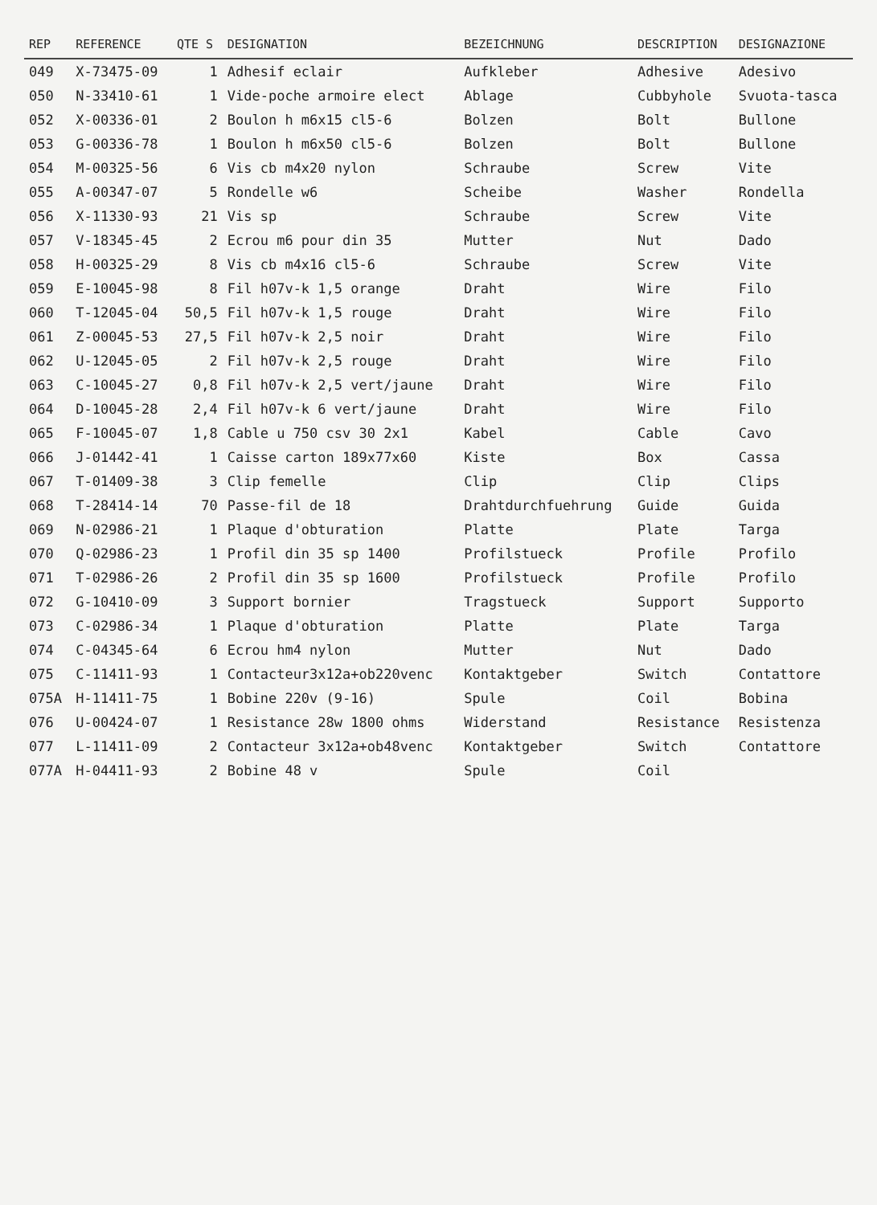| REP | REFERENCE | QTE S | DESIGNATION | BEZEICHNUNG | DESCRIPTION | DESIGNAZIONE |
| --- | --- | --- | --- | --- | --- | --- |
| 049 | X-73475-09 | 1 | Adhesif eclair | Aufkleber | Adhesive | Adesivo |
| 050 | N-33410-61 | 1 | Vide-poche armoire elect | Ablage | Cubbyhole | Svuota-tasca |
| 052 | X-00336-01 | 2 | Boulon h m6x15 cl5-6 | Bolzen | Bolt | Bullone |
| 053 | G-00336-78 | 1 | Boulon h m6x50 cl5-6 | Bolzen | Bolt | Bullone |
| 054 | M-00325-56 | 6 | Vis cb m4x20 nylon | Schraube | Screw | Vite |
| 055 | A-00347-07 | 5 | Rondelle w6 | Scheibe | Washer | Rondella |
| 056 | X-11330-93 | 21 | Vis sp | Schraube | Screw | Vite |
| 057 | V-18345-45 | 2 | Ecrou m6 pour din 35 | Mutter | Nut | Dado |
| 058 | H-00325-29 | 8 | Vis cb m4x16 cl5-6 | Schraube | Screw | Vite |
| 059 | E-10045-98 | 8 | Fil h07v-k 1,5 orange | Draht | Wire | Filo |
| 060 | T-12045-04 | 50,5 | Fil h07v-k 1,5 rouge | Draht | Wire | Filo |
| 061 | Z-00045-53 | 27,5 | Fil h07v-k 2,5 noir | Draht | Wire | Filo |
| 062 | U-12045-05 | 2 | Fil h07v-k 2,5 rouge | Draht | Wire | Filo |
| 063 | C-10045-27 | 0,8 | Fil h07v-k 2,5 vert/jaune | Draht | Wire | Filo |
| 064 | D-10045-28 | 2,4 | Fil h07v-k 6 vert/jaune | Draht | Wire | Filo |
| 065 | F-10045-07 | 1,8 | Cable u 750 csv 30 2x1 | Kabel | Cable | Cavo |
| 066 | J-01442-41 | 1 | Caisse carton 189x77x60 | Kiste | Box | Cassa |
| 067 | T-01409-38 | 3 | Clip femelle | Clip | Clip | Clips |
| 068 | T-28414-14 | 70 | Passe-fil de 18 | Drahtdurchfuehrung | Guide | Guida |
| 069 | N-02986-21 | 1 | Plaque d'obturation | Platte | Plate | Targa |
| 070 | Q-02986-23 | 1 | Profil din 35 sp 1400 | Profilstueck | Profile | Profilo |
| 071 | T-02986-26 | 2 | Profil din 35 sp 1600 | Profilstueck | Profile | Profilo |
| 072 | G-10410-09 | 3 | Support bornier | Tragstueck | Support | Supporto |
| 073 | C-02986-34 | 1 | Plaque d'obturation | Platte | Plate | Targa |
| 074 | C-04345-64 | 6 | Ecrou hm4 nylon | Mutter | Nut | Dado |
| 075 | C-11411-93 | 1 | Contacteur3x12a+ob220venc | Kontaktgeber | Switch | Contattore |
| 075A | H-11411-75 | 1 | Bobine 220v (9-16) | Spule | Coil | Bobina |
| 076 | U-00424-07 | 1 | Resistance 28w 1800 ohms | Widerstand | Resistance | Resistenza |
| 077 | L-11411-09 | 2 | Contacteur 3x12a+ob48venc | Kontaktgeber | Switch | Contattore |
| 077A | H-04411-93 | 2 | Bobine 48 v | Spule | Coil | |